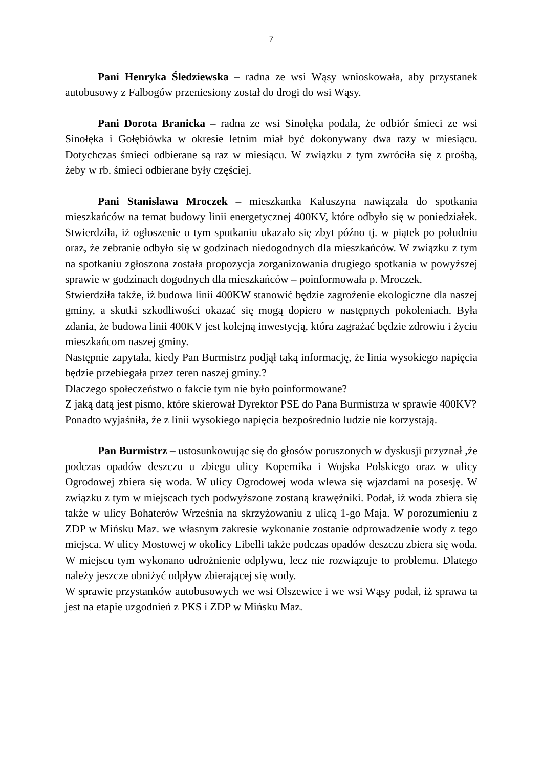7
Pani Henryka Śledziewska – radna ze wsi Wąsy wnioskowała, aby przystanek autobusowy z Falbogów przeniesiony został do drogi do wsi Wąsy.
Pani Dorota Branicka – radna ze wsi Sinołęka podała, że odbiór śmieci ze wsi Sinołęka i Gołębiówka w okresie letnim miał być dokonywany dwa razy w miesiącu. Dotychczas śmieci odbierane są raz w miesiącu. W związku z tym zwróciła się z prośbą, żeby w rb. śmieci odbierane były częściej.
Pani Stanisława Mroczek – mieszkanka Kałuszyna nawiązała do spotkania mieszkańców na temat budowy linii energetycznej 400KV, które odbyło się w poniedziałek. Stwierdziła, iż ogłoszenie o tym spotkaniu ukazało się zbyt późno tj. w piątek po południu oraz, że zebranie odbyło się w godzinach niedogodnych dla mieszkańców. W związku z tym na spotkaniu zgłoszona została propozycja zorganizowania drugiego spotkania w powyższej sprawie w godzinach dogodnych dla mieszkańców – poinformowała p. Mroczek.
Stwierdziła także, iż budowa linii 400KW stanowić będzie zagrożenie ekologiczne dla naszej gminy, a skutki szkodliwości okazać się mogą dopiero w następnych pokoleniach. Była zdania, że budowa linii 400KV jest kolejną inwestycją, która zagrażać będzie zdrowiu i życiu mieszkańcom naszej gminy.
Następnie zapytała, kiedy Pan Burmistrz podjął taką informację, że linia wysokiego napięcia będzie przebiegała przez teren naszej gminy.?
Dlaczego społeczeństwo o fakcie tym nie było poinformowane?
Z jaką datą jest pismo, które skierował Dyrektor PSE do Pana Burmistrza w sprawie 400KV?
Ponadto wyjaśniła, że z linii wysokiego napięcia bezpośrednio ludzie nie korzystają.
Pan Burmistrz – ustosunkowując się do głosów poruszonych w dyskusji przyznał ,że podczas opadów deszczu u zbiegu ulicy Kopernika i Wojska Polskiego oraz w ulicy Ogrodowej zbiera się woda. W ulicy Ogrodowej woda wlewa się wjazdami na posesję. W związku z tym w miejscach tych podwyższone zostaną krawężniki. Podał, iż woda zbiera się także w ulicy Bohaterów Września na skrzyżowaniu z ulicą 1-go Maja. W porozumieniu z ZDP w Mińsku Maz. we własnym zakresie wykonanie zostanie odprowadzenie wody z tego miejsca. W ulicy Mostowej w okolicy Libelli także podczas opadów deszczu zbiera się woda. W miejscu tym wykonano udrożnienie odpływu, lecz nie rozwiązuje to problemu. Dlatego należy jeszcze obniżyć odpływ zbierającej się wody.
W sprawie przystanków autobusowych we wsi Olszewice i we wsi Wąsy podał, iż sprawa ta jest na etapie uzgodnień z PKS i ZDP w Mińsku Maz.